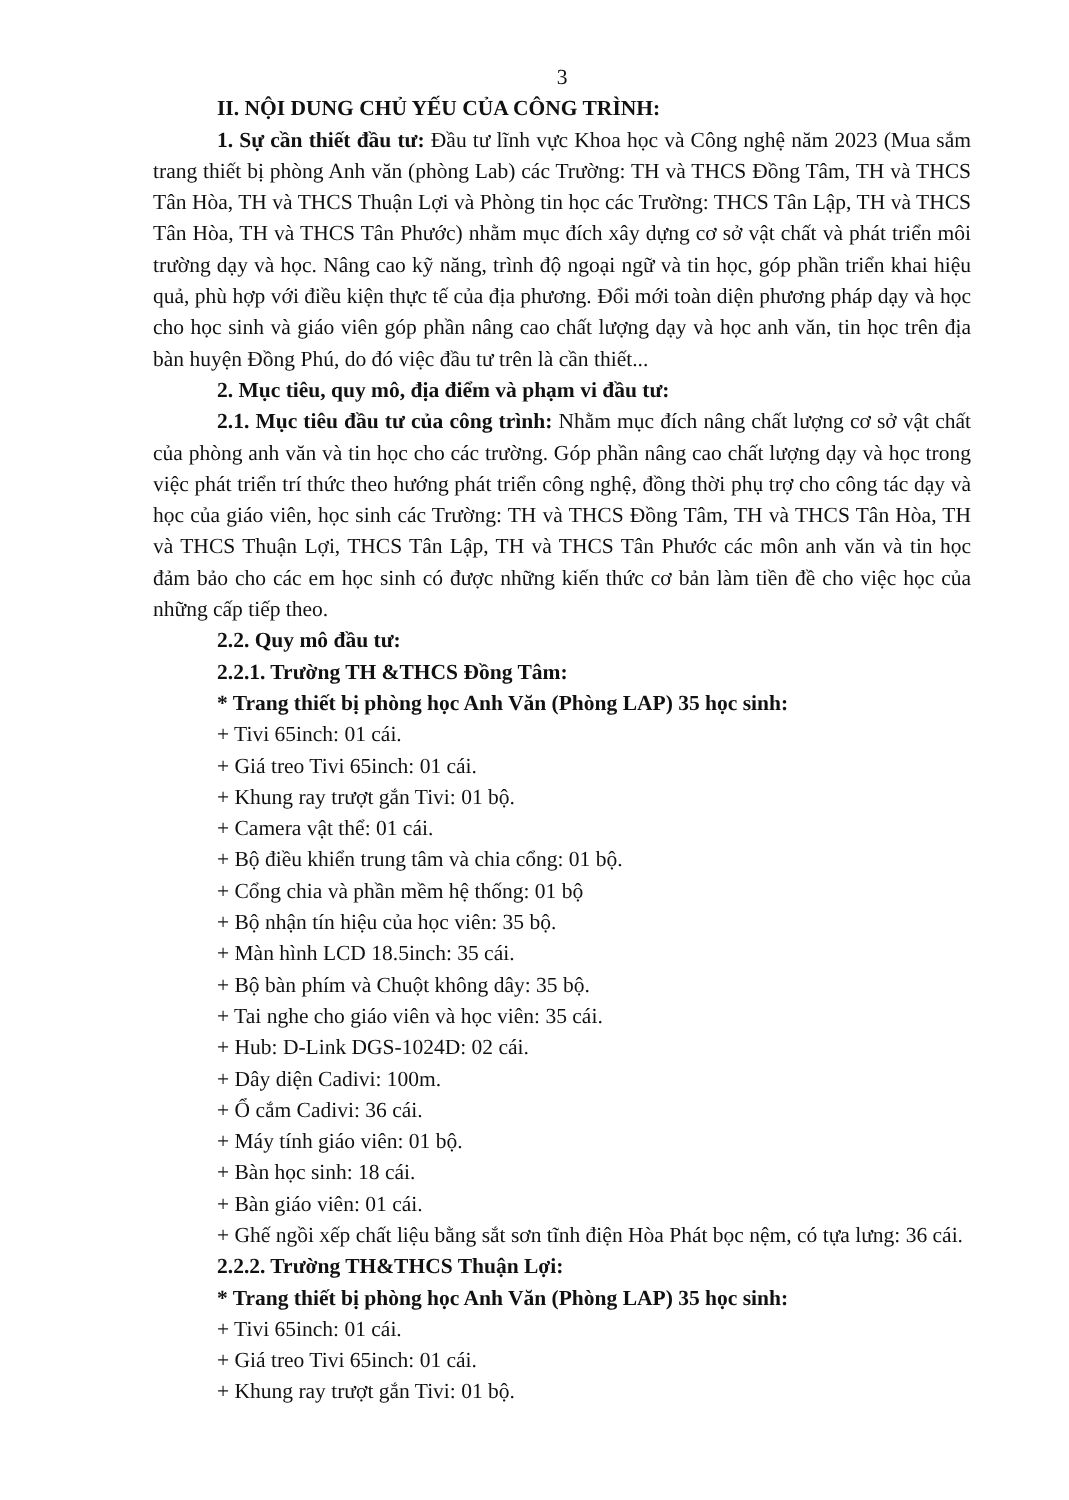3
II. NỘI DUNG CHỦ YẾU CỦA CÔNG TRÌNH:
1. Sự cần thiết đầu tư: Đầu tư lĩnh vực Khoa học và Công nghệ năm 2023 (Mua sắm trang thiết bị phòng Anh văn (phòng Lab) các Trường: TH và THCS Đồng Tâm, TH và THCS Tân Hòa, TH và THCS Thuận Lợi và Phòng tin học các Trường: THCS Tân Lập, TH và THCS Tân Hòa, TH và THCS Tân Phước) nhằm mục đích xây dựng cơ sở vật chất và phát triển môi trường dạy và học. Nâng cao kỹ năng, trình độ ngoại ngữ và tin học, góp phần triển khai hiệu quả, phù hợp với điều kiện thực tế của địa phương. Đổi mới toàn diện phương pháp dạy và học cho học sinh và giáo viên góp phần nâng cao chất lượng dạy và học anh văn, tin học trên địa bàn huyện Đồng Phú, do đó việc đầu tư trên là cần thiết...
2. Mục tiêu, quy mô, địa điểm và phạm vi đầu tư:
2.1. Mục tiêu đầu tư của công trình: Nhằm mục đích nâng chất lượng cơ sở vật chất của phòng anh văn và tin học cho các trường. Góp phần nâng cao chất lượng dạy và học trong việc phát triển trí thức theo hướng phát triển công nghệ, đồng thời phụ trợ cho công tác dạy và học của giáo viên, học sinh các Trường: TH và THCS Đồng Tâm, TH và THCS Tân Hòa, TH và THCS Thuận Lợi, THCS Tân Lập, TH và THCS Tân Phước các môn anh văn và tin học đảm bảo cho các em học sinh có được những kiến thức cơ bản làm tiền đề cho việc học của những cấp tiếp theo.
2.2. Quy mô đầu tư:
2.2.1. Trường TH &THCS Đồng Tâm:
* Trang thiết bị phòng học Anh Văn (Phòng LAP) 35 học sinh:
+ Tivi 65inch: 01 cái.
+ Giá treo Tivi 65inch: 01 cái.
+ Khung ray trượt gắn Tivi: 01 bộ.
+ Camera vật thể: 01 cái.
+ Bộ điều khiển trung tâm và chia cổng: 01 bộ.
+ Cổng chia và phần mềm hệ thống: 01 bộ
+ Bộ nhận tín hiệu của học viên: 35 bộ.
+ Màn hình LCD 18.5inch: 35 cái.
+ Bộ bàn phím và Chuột không dây: 35 bộ.
+ Tai nghe cho giáo viên và học viên: 35 cái.
+ Hub: D-Link DGS-1024D: 02 cái.
+ Dây diện Cadivi: 100m.
+ Ổ cắm Cadivi: 36 cái.
+ Máy tính giáo viên: 01 bộ.
+ Bàn học sinh: 18 cái.
+ Bàn giáo viên: 01 cái.
+ Ghế ngồi xếp chất liệu bằng sắt sơn tĩnh điện Hòa Phát bọc nệm, có tựa lưng: 36 cái.
2.2.2. Trường TH&THCS Thuận Lợi:
* Trang thiết bị phòng học Anh Văn (Phòng LAP) 35 học sinh:
+ Tivi 65inch: 01 cái.
+ Giá treo Tivi 65inch: 01 cái.
+ Khung ray trượt gắn Tivi: 01 bộ.